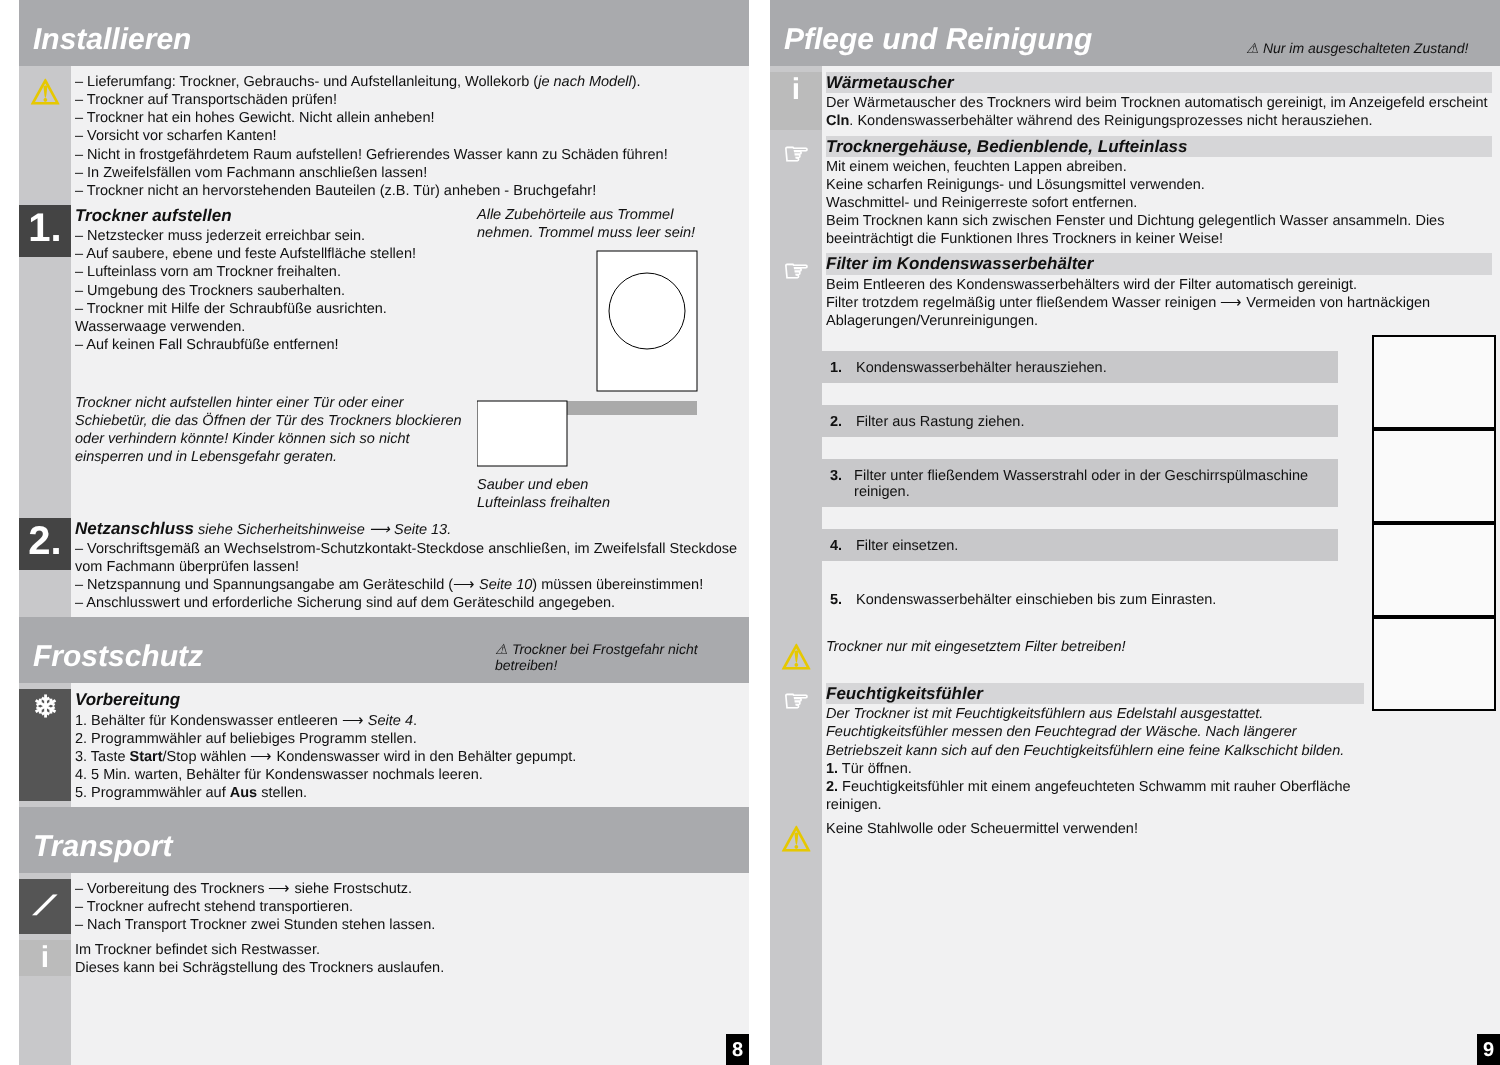Installieren
⚠
– Lieferumfang: Trockner, Gebrauchs- und Aufstellanleitung, Wollekorb (je nach Modell).
– Trockner auf Transportschäden prüfen!
– Trockner hat ein hohes Gewicht. Nicht allein anheben!
– Vorsicht vor scharfen Kanten!
– Nicht in frostgefährdetem Raum aufstellen! Gefrierendes Wasser kann zu Schäden führen!
– In Zweifelsfällen vom Fachmann anschließen lassen!
– Trockner nicht an hervorstehenden Bauteilen (z.B. Tür) anheben - Bruchgefahr!
1.
Trockner aufstellen
– Netzstecker muss jederzeit erreichbar sein.
– Auf saubere, ebene und feste Aufstellfläche stellen!
– Lufteinlass vorn am Trockner freihalten.
– Umgebung des Trockners sauberhalten.
– Trockner mit Hilfe der Schraubfüße ausrichten. Wasserwaage verwenden.
– Auf keinen Fall Schraubfüße entfernen!
Trockner nicht aufstellen hinter einer Tür oder einer Schiebetür, die das Öffnen der Tür des Trockners blockieren oder verhindern könnte! Kinder können sich so nicht einsperren und in Lebensgefahr geraten.
Alle Zubehörteile aus Trommel nehmen. Trommel muss leer sein!
Sauber und eben
Lufteinlass freihalten
2.
Netzanschluss siehe Sicherheitshinweise ⟶ Seite 13.
– Vorschriftsgemäß an Wechselstrom-Schutzkontakt-Steckdose anschließen, im Zweifelsfall Steckdose vom Fachmann überprüfen lassen!
– Netzspannung und Spannungsangabe am Geräteschild (⟶ Seite 10) müssen übereinstimmen!
– Anschlusswert und erforderliche Sicherung sind auf dem Geräteschild angegeben.
Frostschutz ⚠ Trockner bei Frostgefahr nicht betreiben!
❄
Vorbereitung
1. Behälter für Kondenswasser entleeren ⟶ Seite 4.
2. Programmwähler auf beliebiges Programm stellen.
3. Taste Start/Stop wählen ⟶ Kondenswasser wird in den Behälter gepumpt.
4. 5 Min. warten, Behälter für Kondenswasser nochmals leeren.
5. Programmwähler auf Aus stellen.
Transport
⟋
– Vorbereitung des Trockners ⟶ siehe Frostschutz.
– Trockner aufrecht stehend transportieren.
– Nach Transport Trockner zwei Stunden stehen lassen.
i
Im Trockner befindet sich Restwasser.
Dieses kann bei Schrägstellung des Trockners auslaufen.
8
Pflege und Reinigung ⚠ Nur im ausgeschalteten Zustand!
i
Wärmetauscher
Der Wärmetauscher des Trockners wird beim Trocknen automatisch gereinigt, im Anzeigefeld erscheint Cln. Kondenswasserbehälter während des Reinigungsprozesses nicht herausziehen.
☞
Trocknergehäuse, Bedienblende, Lufteinlass
Mit einem weichen, feuchten Lappen abreiben.
Keine scharfen Reinigungs- und Lösungsmittel verwenden.
Waschmittel- und Reinigerreste sofort entfernen.
Beim Trocknen kann sich zwischen Fenster und Dichtung gelegentlich Wasser ansammeln. Dies beeinträchtigt die Funktionen Ihres Trockners in keiner Weise!
☞
Filter im Kondenswasserbehälter
Beim Entleeren des Kondenswasserbehälters wird der Filter automatisch gereinigt.
Filter trotzdem regelmäßig unter fließendem Wasser reinigen ⟶ Vermeiden von hartnäckigen Ablagerungen/Verunreinigungen.
1. Kondenswasserbehälter herausziehen.
2. Filter aus Rastung ziehen.
3. Filter unter fließendem Wasserstrahl oder in der Geschirrspülmaschine reinigen.
4. Filter einsetzen.
5. Kondenswasserbehälter einschieben bis zum Einrasten.
⚠
Trockner nur mit eingesetztem Filter betreiben!
☞
Feuchtigkeitsfühler
Der Trockner ist mit Feuchtigkeitsfühlern aus Edelstahl ausgestattet. Feuchtigkeitsfühler messen den Feuchtegrad der Wäsche. Nach längerer Betriebszeit kann sich auf den Feuchtigkeitsfühlern eine feine Kalkschicht bilden.
1. Tür öffnen.
2. Feuchtigkeitsfühler mit einem angefeuchteten Schwamm mit rauher Oberfläche reinigen.
⚠
Keine Stahlwolle oder Scheuermittel verwenden!
9